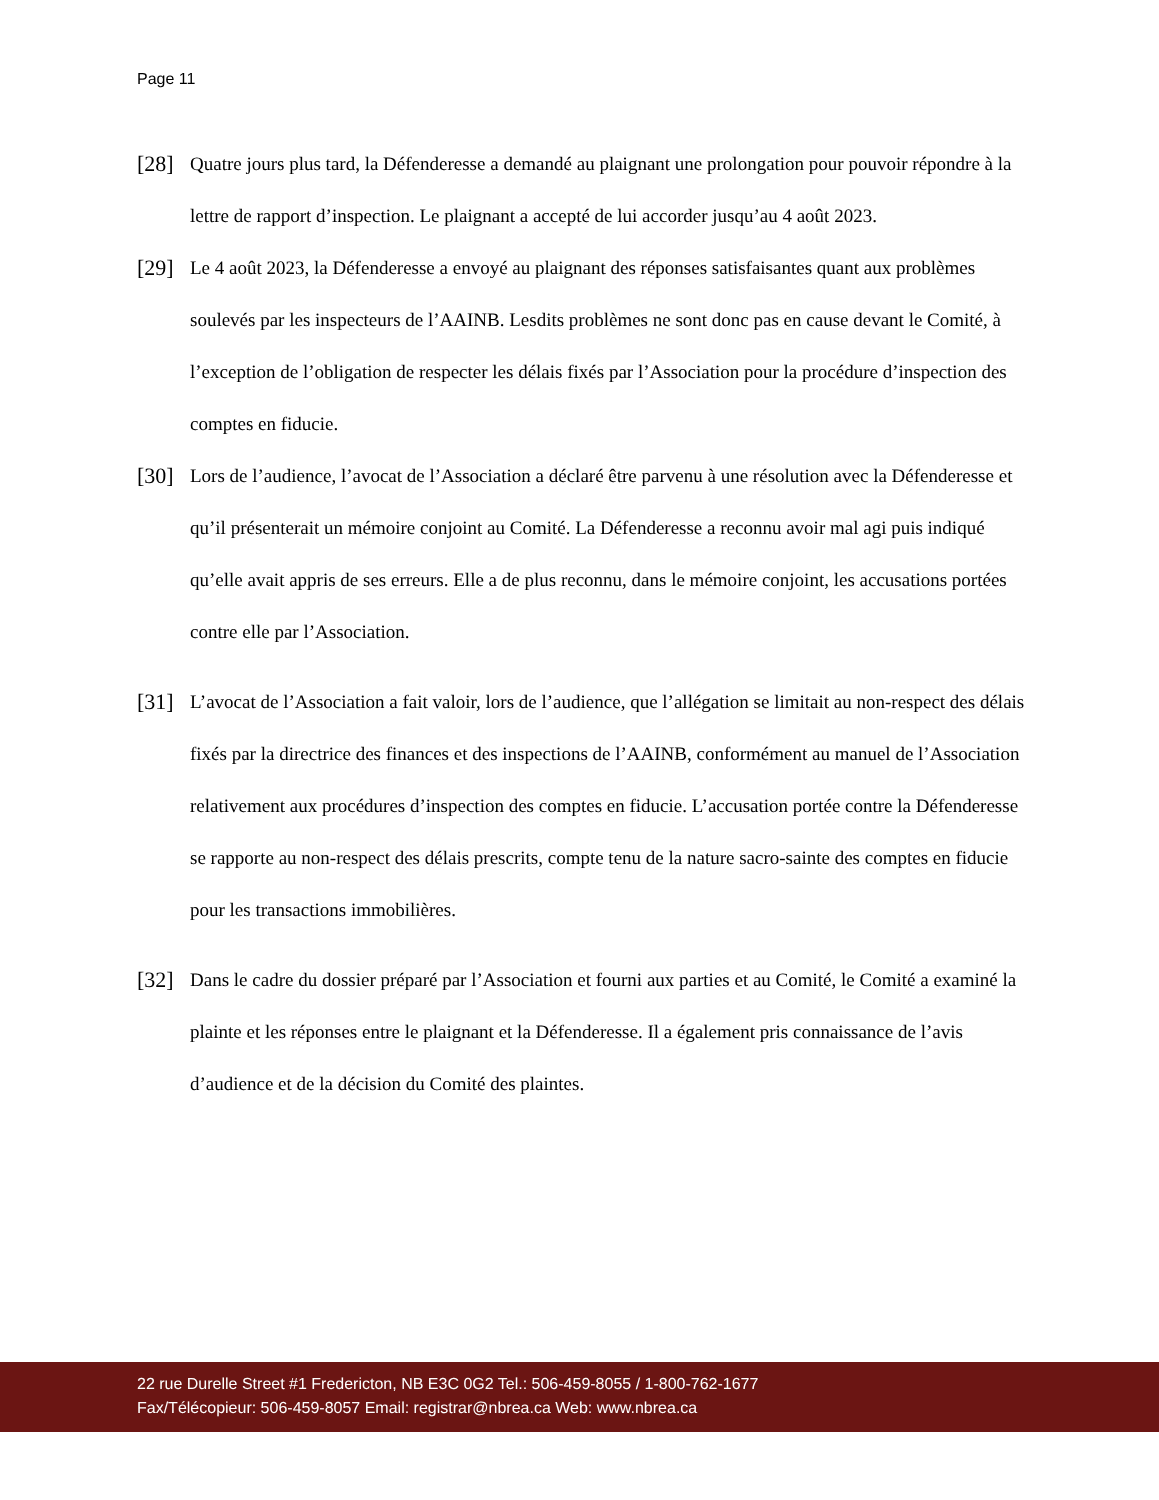Page 11
[28]
Quatre jours plus tard, la Défenderesse a demandé au plaignant une prolongation pour pouvoir répondre à la lettre de rapport d’inspection. Le plaignant a accepté de lui accorder jusqu’au 4 août 2023.
[29]
Le 4 août 2023, la Défenderesse a envoyé au plaignant des réponses satisfaisantes quant aux problèmes soulevés par les inspecteurs de l’AAINB. Lesdits problèmes ne sont donc pas en cause devant le Comité, à l’exception de l’obligation de respecter les délais fixés par l’Association pour la procédure d’inspection des comptes en fiducie.
[30]
Lors de l’audience, l’avocat de l’Association a déclaré être parvenu à une résolution avec la Défenderesse et qu’il présenterait un mémoire conjoint au Comité. La Défenderesse a reconnu avoir mal agi puis indiqué qu’elle avait appris de ses erreurs. Elle a de plus reconnu, dans le mémoire conjoint, les accusations portées contre elle par l’Association.
[31]
L’avocat de l’Association a fait valoir, lors de l’audience, que l’allégation se limitait au non-respect des délais fixés par la directrice des finances et des inspections de l’AAINB, conformément au manuel de l’Association relativement aux procédures d’inspection des comptes en fiducie. L’accusation portée contre la Défenderesse se rapporte au non-respect des délais prescrits, compte tenu de la nature sacro-sainte des comptes en fiducie pour les transactions immobilières.
[32]
Dans le cadre du dossier préparé par l’Association et fourni aux parties et au Comité, le Comité a examiné la plainte et les réponses entre le plaignant et la Défenderesse. Il a également pris connaissance de l’avis d’audience et de la décision du Comité des plaintes.
22 rue Durelle Street #1 Fredericton, NB E3C 0G2 Tel.: 506-459-8055 / 1-800-762-1677
Fax/Télécopieur: 506-459-8057 Email: registrar@nbrea.ca Web: www.nbrea.ca